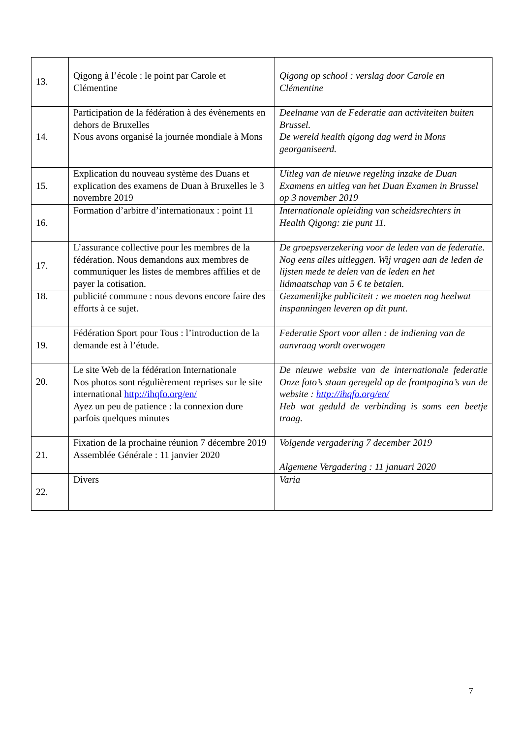| 13. | Qigong à l’école : le point par Carole et Clémentine | Qigong op school : verslag door Carole en Clémentine |
| 14. | Participation de la fédération à des évènements en dehors de Bruxelles Nous avons organisé la journée mondiale à Mons | Deelname van de Federatie aan activiteiten buiten Brussel. De wereld health qigong dag werd in Mons georganiseerd. |
| 15. | Explication du nouveau système des Duans et explication des examens de Duan à Bruxelles le 3 novembre 2019 | Uitleg van de nieuwe regeling inzake de Duan Examens en uitleg van het Duan Examen in Brussel op 3 november 2019 |
| 16. | Formation d’arbitre d’internationaux : point 11 | Internationale opleiding van scheidsrechters in Health Qigong: zie punt 11. |
| 17. | L’assurance collective pour les membres de la fédération. Nous demandons aux membres de communiquer les listes de membres affilies et de payer la cotisation. | De groepsverzekering voor de leden van de federatie. Nog eens alles uitleggen. Wij vragen aan de leden de lijsten mede te delen van de leden en het lidmaatschap van 5 € te betalen. |
| 18. | publicité commune : nous devons encore faire des efforts à ce sujet. | Gezamenlijke publiciteit : we moeten nog heelwat inspanningen leveren op dit punt. |
| 19. | Fédération Sport pour Tous : l’introduction de la demande est à l’étude. | Federatie Sport voor allen : de indiening van de aanvraag wordt overwogen |
| 20. | Le site Web de la fédération Internationale Nos photos sont régulièrement reprises sur le site international http://ihqfo.org/en/ Ayez un peu de patience : la connexion dure parfois quelques minutes | De nieuwe website van de internationale federatie Onze foto’s staan geregeld op de frontpagina’s van de website : http://ihqfo.org/en/ Heb wat geduld de verbinding is soms een beetje traag. |
| 21. | Fixation de la prochaine réunion 7 décembre 2019 Assemblée Générale : 11 janvier 2020 | Volgende vergadering 7 december 2019 Algemene Vergadering : 11 januari 2020 |
| 22. | Divers | Varia |
7